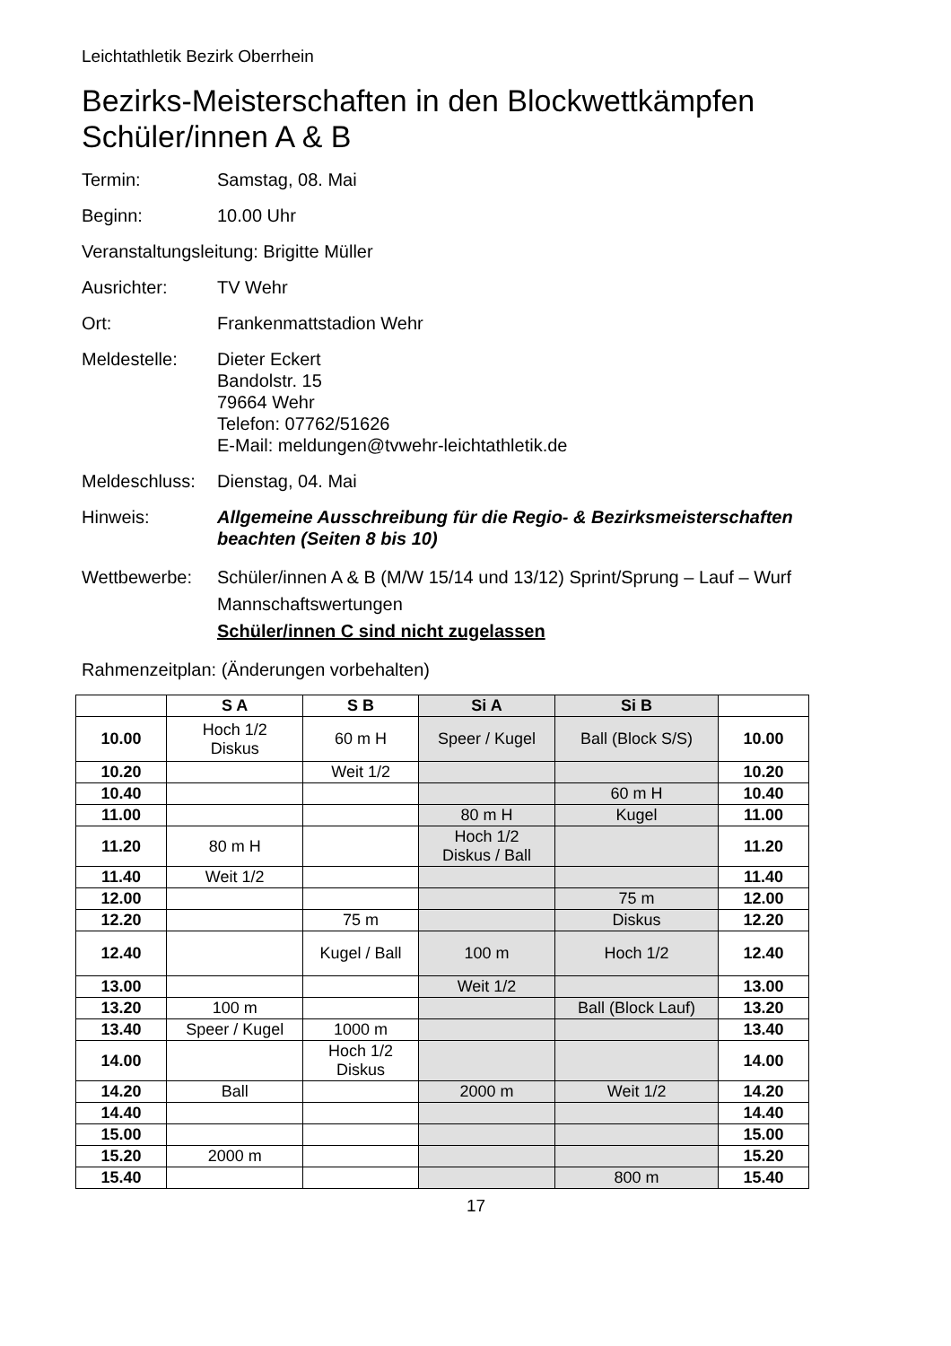Leichtathletik Bezirk Oberrhein
Bezirks-Meisterschaften in den Blockwettkämpfen
Schüler/innen A & B
Termin: Samstag, 08. Mai
Beginn: 10.00 Uhr
Veranstaltungsleitung: Brigitte Müller
Ausrichter: TV Wehr
Ort: Frankenmattstadion Wehr
Meldestelle: Dieter Eckert
Bandolstr. 15
79664 Wehr
Telefon: 07762/51626
E-Mail: meldungen@tvwehr-leichtathletik.de
Meldeschluss:
Dienstag, 04. Mai
Hinweis: Allgemeine Ausschreibung für die Regio- & Bezirksmeisterschaften beachten (Seiten 8 bis 10)
Wettbewerbe: Schüler/innen A & B (M/W 15/14 und 13/12) Sprint/Sprung – Lauf – Wurf
Mannschaftswertungen
Schüler/innen C sind nicht zugelassen
Rahmenzeitplan: (Änderungen vorbehalten)
| | S A | S B | Si A | Si B | |
| --- | --- | --- | --- | --- | --- |
| 10.00 | Hoch 1/2 Diskus | 60 m H | Speer / Kugel | Ball (Block S/S) | 10.00 |
| 10.20 | | Weit 1/2 | | | 10.20 |
| 10.40 | | | | 60 m H | 10.40 |
| 11.00 | | | 80 m H | Kugel | 11.00 |
| 11.20 | 80 m H | | Hoch 1/2 Diskus / Ball | | 11.20 |
| 11.40 | Weit 1/2 | | | | 11.40 |
| 12.00 | | | | 75 m | 12.00 |
| 12.20 | | 75 m | | Diskus | 12.20 |
| 12.40 | | Kugel / Ball | 100 m | Hoch 1/2 | 12.40 |
| 13.00 | | | Weit 1/2 | | 13.00 |
| 13.20 | 100 m | | | Ball (Block Lauf) | 13.20 |
| 13.40 | Speer / Kugel | 1000 m | | | 13.40 |
| 14.00 | | Hoch 1/2 Diskus | | | 14.00 |
| 14.20 | Ball | | 2000 m | Weit 1/2 | 14.20 |
| 14.40 | | | | | 14.40 |
| 15.00 | | | | | 15.00 |
| 15.20 | 2000 m | | | | 15.20 |
| 15.40 | | | | 800 m | 15.40 |
17